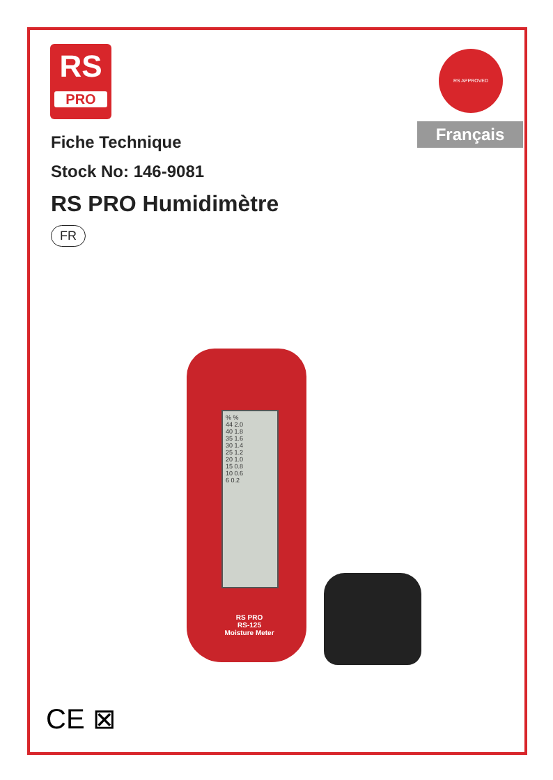RS
PRO
RS APPROVED
Français
Fiche Technique
Stock No: 146-9081
RS PRO Humidimètre
FR
% %
44 2.0
40 1.8
35 1.6
30 1.4
25 1.2
20 1.0
15 0.8
10 0.6
6 0.2
RS PRO
RS-125
Moisture Meter
CE ⊠